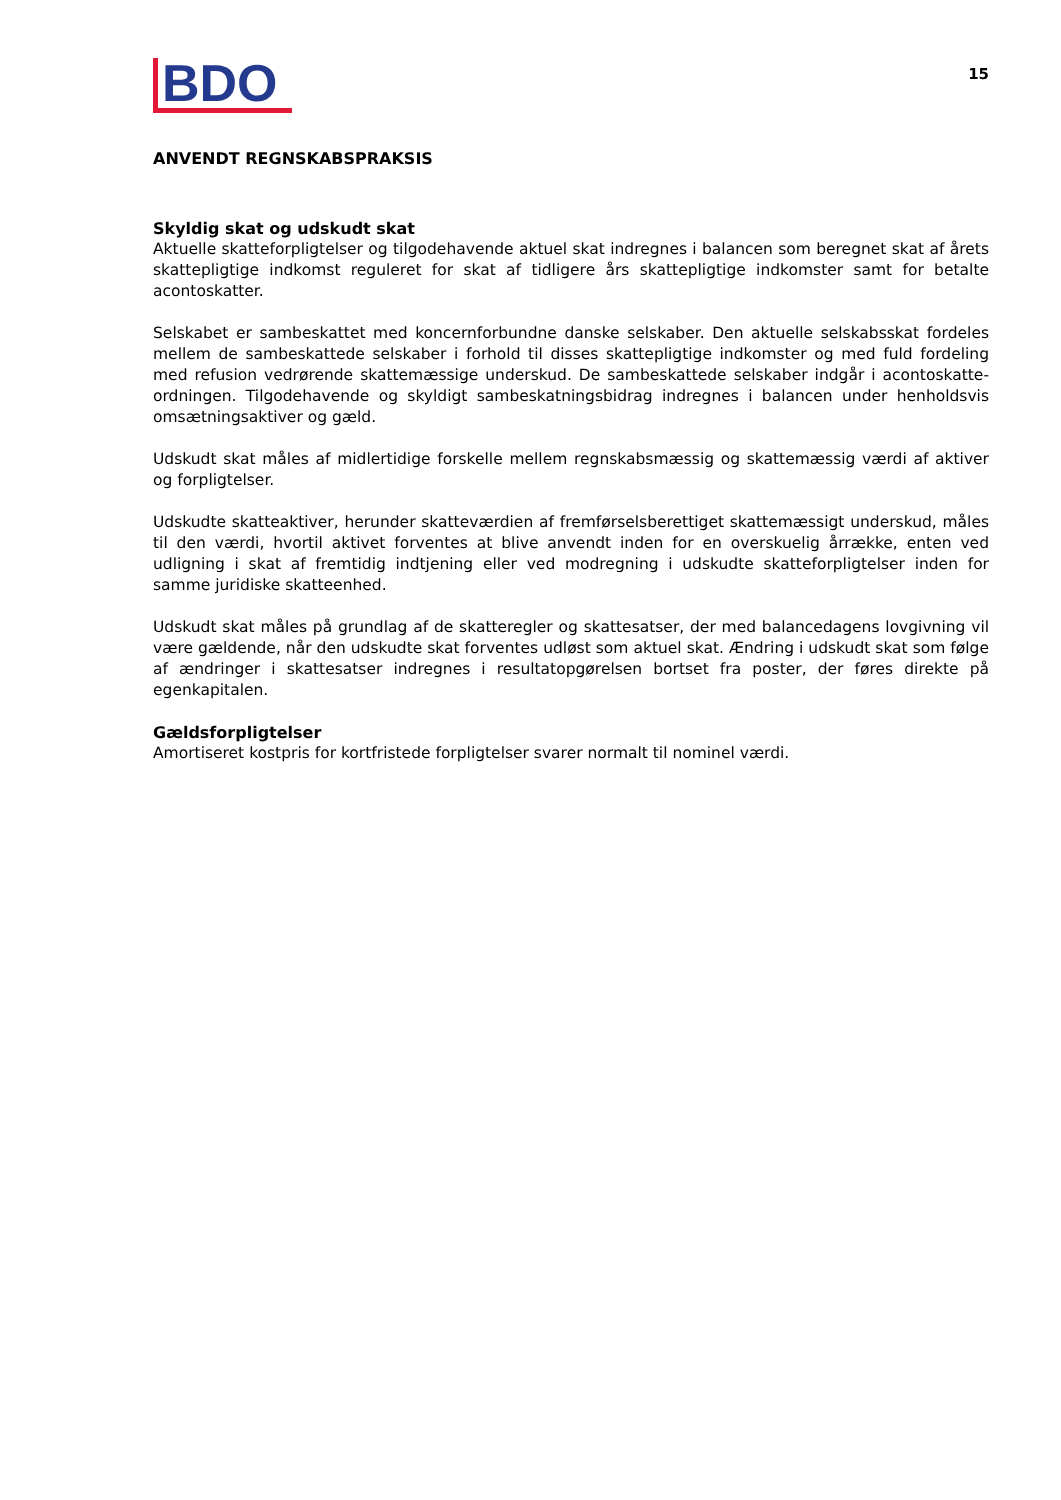BDO
15
ANVENDT REGNSKABSPRAKSIS
Skyldig skat og udskudt skat
Aktuelle skatteforpligtelser og tilgodehavende aktuel skat indregnes i balancen som beregnet skat af årets skattepligtige indkomst reguleret for skat af tidligere års skattepligtige indkomster samt for betalte acontoskatter.
Selskabet er sambeskattet med koncernforbundne danske selskaber. Den aktuelle selskabsskat fordeles mellem de sambeskattede selskaber i forhold til disses skattepligtige indkomster og med fuld fordeling med refusion vedrørende skattemæssige underskud. De sambeskattede selskaber indgår i acontoskatte-ordningen. Tilgodehavende og skyldigt sambeskatningsbidrag indregnes i balancen under henholdsvis omsætningsaktiver og gæld.
Udskudt skat måles af midlertidige forskelle mellem regnskabsmæssig og skattemæssig værdi af aktiver og forpligtelser.
Udskudte skatteaktiver, herunder skatteværdien af fremførselsberettiget skattemæssigt underskud, måles til den værdi, hvortil aktivet forventes at blive anvendt inden for en overskuelig årrække, enten ved udligning i skat af fremtidig indtjening eller ved modregning i udskudte skatteforpligtelser inden for samme juridiske skatteenhed.
Udskudt skat måles på grundlag af de skatteregler og skattesatser, der med balancedagens lovgivning vil være gældende, når den udskudte skat forventes udløst som aktuel skat. Ændring i udskudt skat som følge af ændringer i skattesatser indregnes i resultatopgørelsen bortset fra poster, der føres direkte på egenkapitalen.
Gældsforpligtelser
Amortiseret kostpris for kortfristede forpligtelser svarer normalt til nominel værdi.